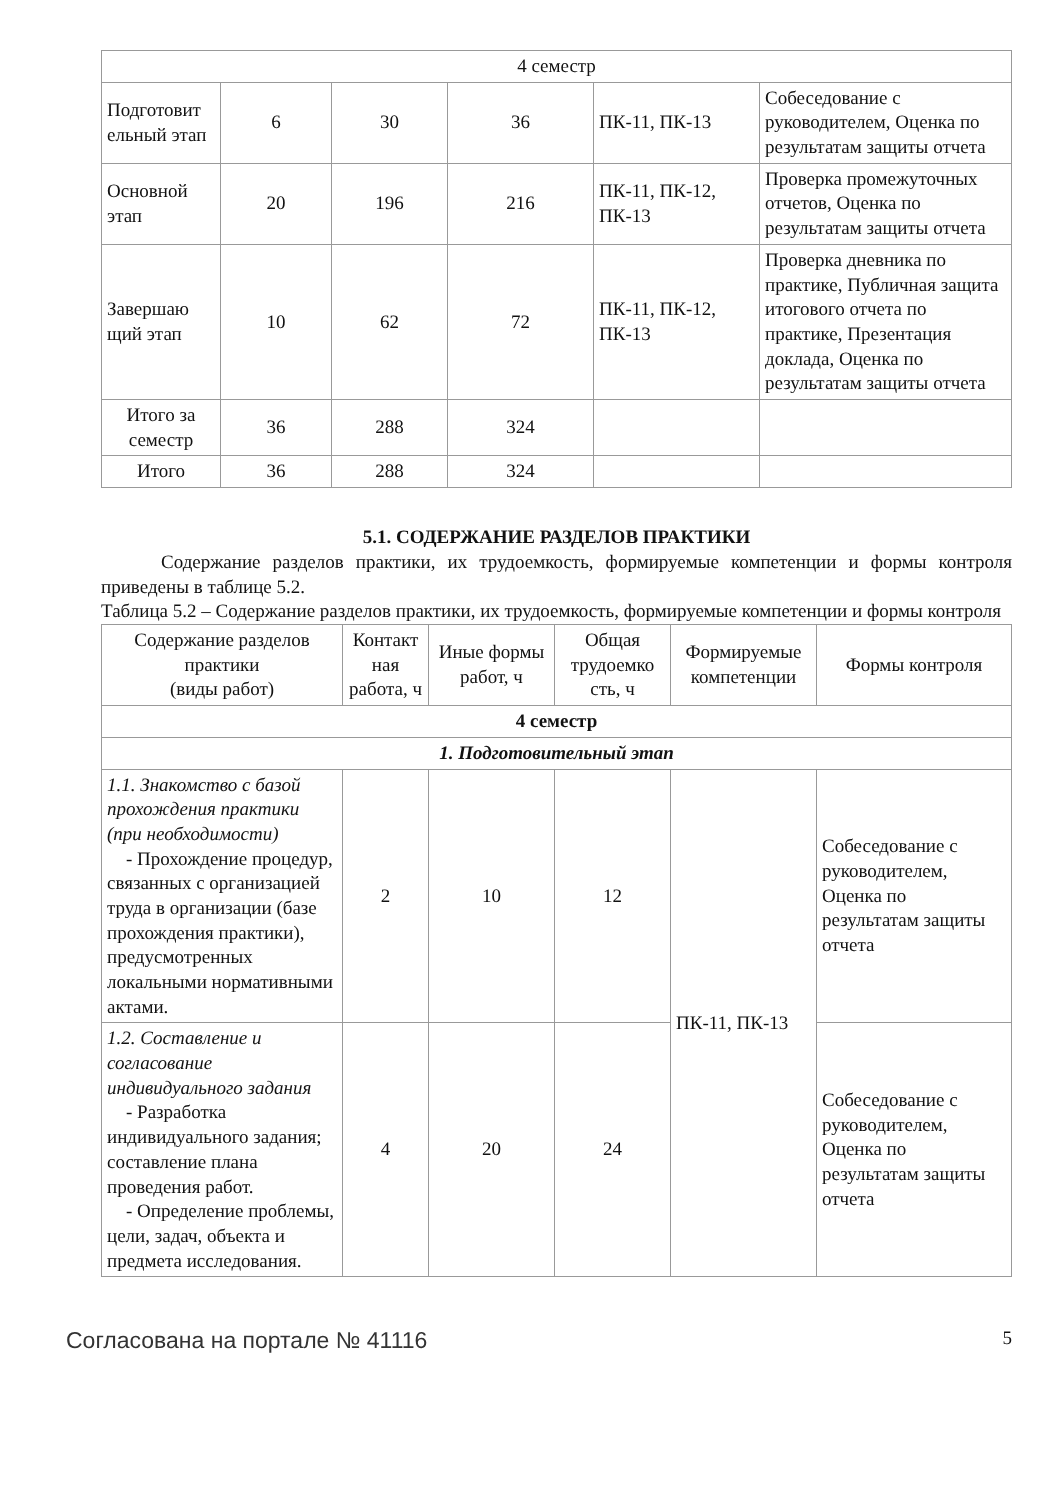| 4 семестр | | | | | |
| Подготовит ельный этап | 6 | 30 | 36 | ПК-11, ПК-13 | Собеседование с руководителем, Оценка по результатам защиты отчета |
| Основной этап | 20 | 196 | 216 | ПК-11, ПК-12, ПК-13 | Проверка промежуточных отчетов, Оценка по результатам защиты отчета |
| Завершаю щий этап | 10 | 62 | 72 | ПК-11, ПК-12, ПК-13 | Проверка дневника по практике, Публичная защита итогового отчета по практике, Презентация доклада, Оценка по результатам защиты отчета |
| Итого за семестр | 36 | 288 | 324 | | |
| Итого | 36 | 288 | 324 | | |
5.1. СОДЕРЖАНИЕ РАЗДЕЛОВ ПРАКТИКИ
Содержание разделов практики, их трудоемкость, формируемые компетенции и формы контроля приведены в таблице 5.2.
Таблица 5.2 – Содержание разделов практики, их трудоемкость, формируемые компетенции и формы контроля
| Содержание разделов практики (виды работ) | Контакт ная работа, ч | Иные формы работ, ч | Общая трудоемко сть, ч | Формируемые компетенции | Формы контроля |
| --- | --- | --- | --- | --- | --- |
| 4 семестр | | | | | |
| 1. Подготовительный этап | | | | | |
| 1.1. Знакомство с базой прохождения практики (при необходимости) - Прохождение процедур, связанных с организацией труда в организации (базе прохождения практики), предусмотренных локальными нормативными актами. | 2 | 10 | 12 | ПК-11, ПК-13 | Собеседование с руководителем, Оценка по результатам защиты отчета |
| 1.2. Составление и согласование индивидуального задания - Разработка индивидуального задания; составление плана проведения работ. - Определение проблемы, цели, задач, объекта и предмета исследования. | 4 | 20 | 24 | | Собеседование с руководителем, Оценка по результатам защиты отчета |
Согласована на портале № 41116 5